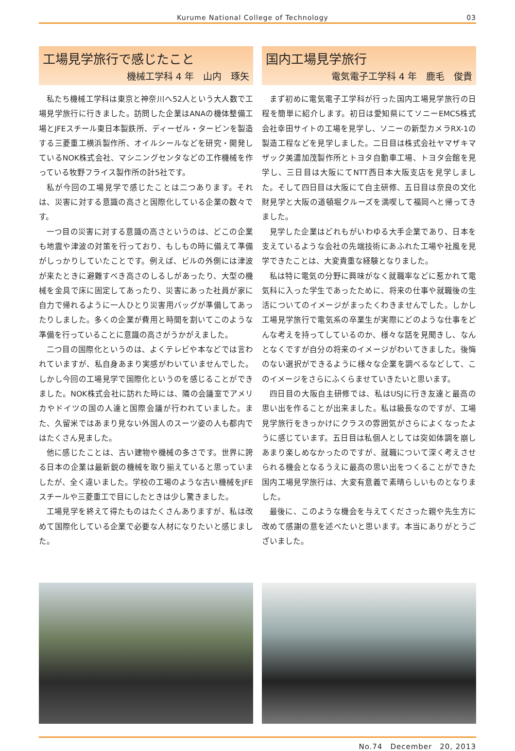Kurume National College of Technology 03
工場見学旅行で感じたこと
機械工学科 4 年　山内　琢矢
私たち機械工学科は東京と神奈川へ52人という大人数で工場見学旅行に行きました。訪問した企業はANAの機体整備工場とJFEスチール東日本製鉄所、ディーゼル・タービンを製造する三菱重工横浜製作所、オイルシールなどを研究・開発しているNOK株式会社、マシニングセンタなどの工作機械を作っている牧野フライス製作所の計5社です。
私が今回の工場見学で感じたことは二つあります。それは、災害に対する意識の高さと国際化している企業の数々です。
一つ目の災害に対する意識の高さというのは、どこの企業も地震や津波の対策を行っており、もしもの時に備えて準備がしっかりしていたことです。例えば、ビルの外側には津波が来たときに避難すべき高さのしるしがあったり、大型の機械を金具で床に固定してあったり、災害にあった社員が家に自力で帰れるように一人ひとり災害用バッグが準備してあったりしました。多くの企業が費用と時間を割いてこのような準備を行っていることに意識の高さがうかがえました。
二つ目の国際化というのは、よくテレビや本などでは言われていますが、私自身あまり実感がわいていませんでした。しかし今回の工場見学で国際化というのを感じることができました。NOK株式会社に訪れた時には、隣の会議室でアメリカやドイツの国の人達と国際会議が行われていました。また、久留米ではあまり見ない外国人のスーツ姿の人も都内ではたくさん見ました。
他に感じたことは、古い建物や機械の多さです。世界に誇る日本の企業は最新鋭の機械を取り揃えていると思っていましたが、全く違いました。学校の工場のような古い機械をJFEスチールや三菱重工で目にしたときは少し驚きました。
工場見学を終えて得たものはたくさんありますが、私は改めて国際化している企業で必要な人材になりたいと感じました。
国内工場見学旅行
電気電子工学科 4 年　鹿毛　俊貴
まず初めに電気電子工学科が行った国内工場見学旅行の日程を簡単に紹介します。初日は愛知県にてソニーEMCS株式会社幸田サイトの工場を見学し、ソニーの新型カメラRX-1の製造工程などを見学しました。二日目は株式会社ヤマザキマザック美濃加茂製作所とトヨタ自動車工場、トヨタ会館を見学し、三日目は大阪にてNTT西日本大阪支店を見学しました。そして四日目は大阪にて自主研修、五日目は奈良の文化財見学と大阪の道頓堀クルーズを満喫して福岡へと帰ってきました。
見学した企業はどれもがいわゆる大手企業であり、日本を支えているような会社の先端技術にあふれた工場や社風を見学できたことは、大変貴重な経験となりました。
私は特に電気の分野に興味がなく就職率などに惹かれて電気科に入った学生であったために、将来の仕事や就職後の生活についてのイメージがまったくわきませんでした。しかし工場見学旅行で電気系の卒業生が実際にどのような仕事をどんな考えを持ってしているのか、様々な話を見聞きし、なんとなくですが自分の将来のイメージがわいてきました。後悔のない選択ができるように様々な企業を調べるなどして、このイメージをさらにふくらませていきたいと思います。
四日目の大阪自主研修では、私はUSJに行き友達と最高の思い出を作ることが出来ました。私は級長なのですが、工場見学旅行をきっかけにクラスの雰囲気がさらによくなったように感じています。五日目は私個人としては突如体調を崩しあまり楽しめなかったのですが、就職について深く考えさせられる機会となるうえに最高の思い出をつくることができた国内工場見学旅行は、大変有意義で素晴らしいものとなりました。
最後に、このような機会を与えてくださった親や先生方に改めて感謝の意を述べたいと思います。本当にありがとうございました。
No.74　December　20, 2013